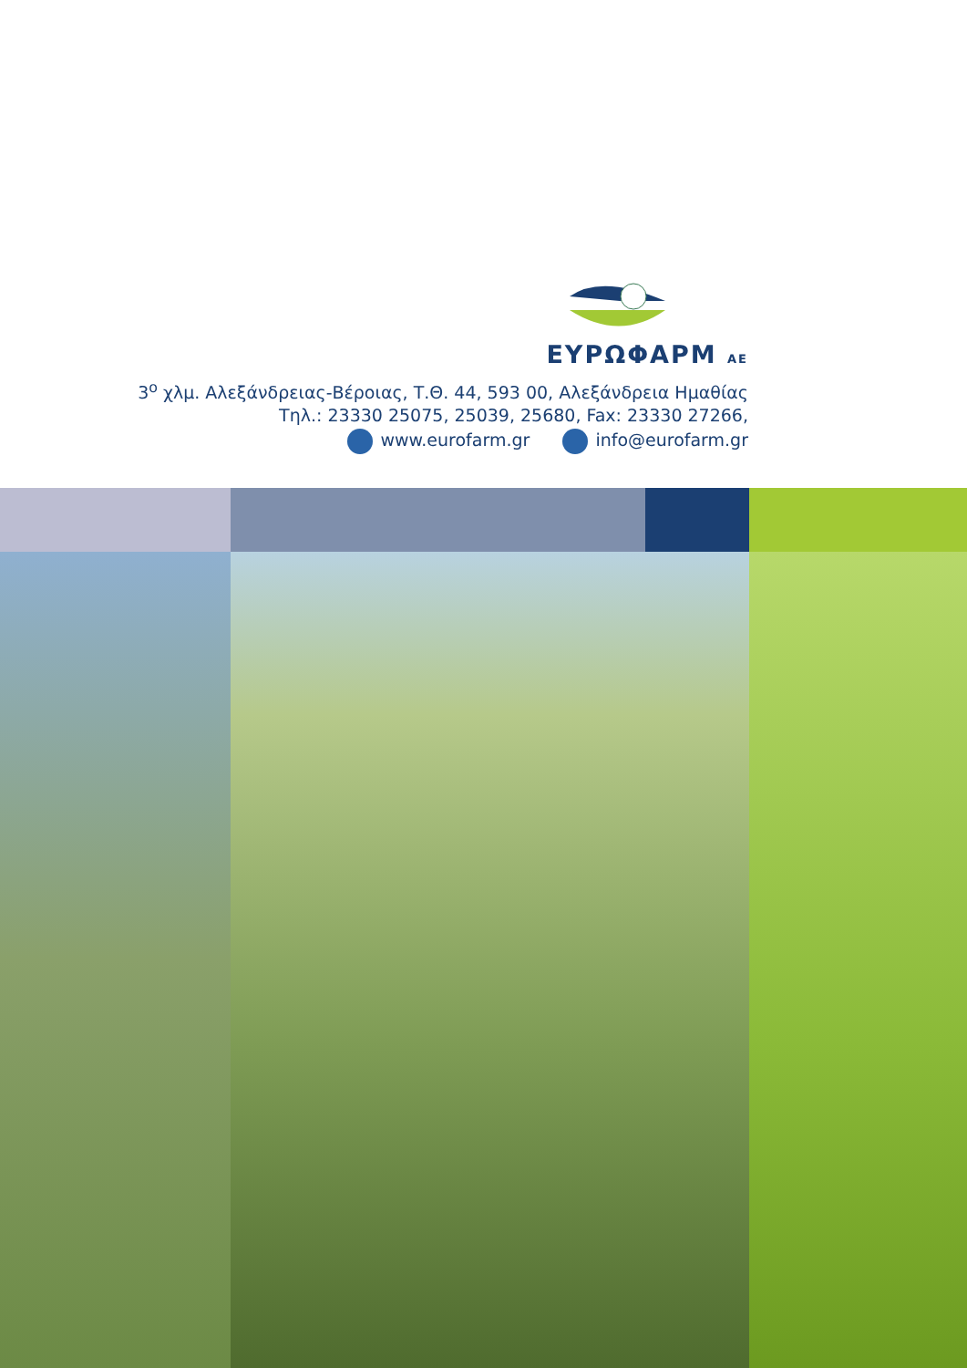ΕΥΡΩΦΑΡΜ ΑΕ
3<sup>ο</sup> χλμ. Αλεξάνδρειας-Βέροιας, Τ.Θ. 44, 593 00, Αλεξάνδρεια Ημαθίας
Τηλ.: 23330 25075, 25039, 25680, Fax: 23330 27266,
www.eurofarm.gr info@eurofarm.gr